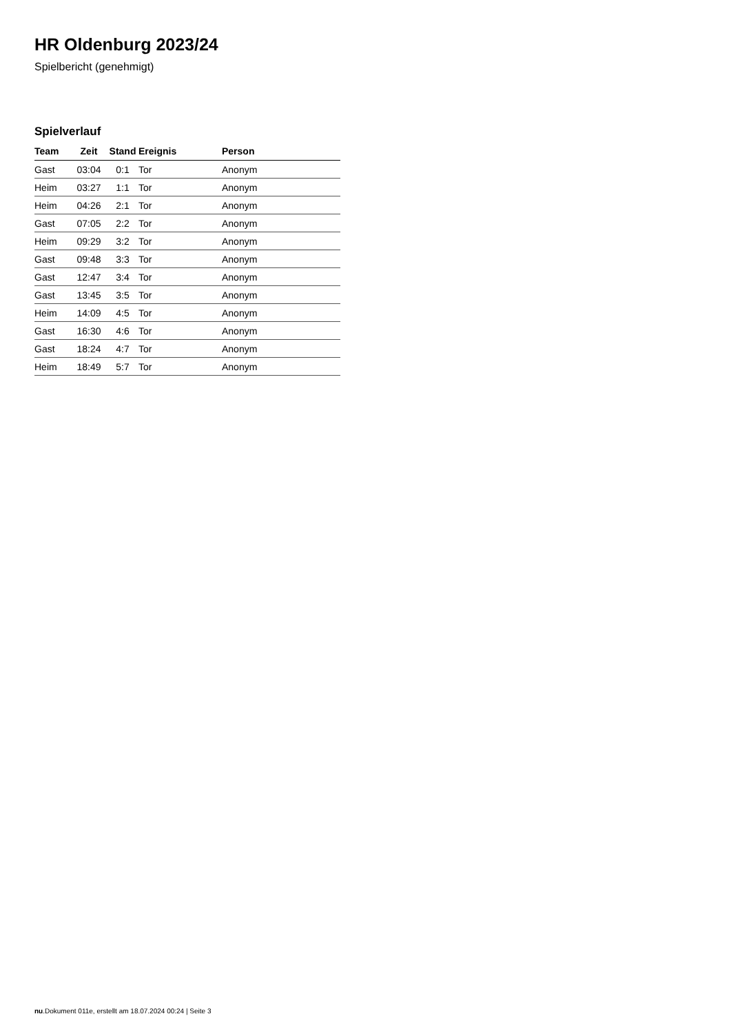HR Oldenburg 2023/24
Spielbericht (genehmigt)
Spielverlauf
| Team | Zeit | Stand | Ereignis | Person |
| --- | --- | --- | --- | --- |
| Gast | 03:04 | 0:1 | Tor | Anonym |
| Heim | 03:27 | 1:1 | Tor | Anonym |
| Heim | 04:26 | 2:1 | Tor | Anonym |
| Gast | 07:05 | 2:2 | Tor | Anonym |
| Heim | 09:29 | 3:2 | Tor | Anonym |
| Gast | 09:48 | 3:3 | Tor | Anonym |
| Gast | 12:47 | 3:4 | Tor | Anonym |
| Gast | 13:45 | 3:5 | Tor | Anonym |
| Heim | 14:09 | 4:5 | Tor | Anonym |
| Gast | 16:30 | 4:6 | Tor | Anonym |
| Gast | 18:24 | 4:7 | Tor | Anonym |
| Heim | 18:49 | 5:7 | Tor | Anonym |
nu.Dokument 011e, erstellt am 18.07.2024 00:24 | Seite 3